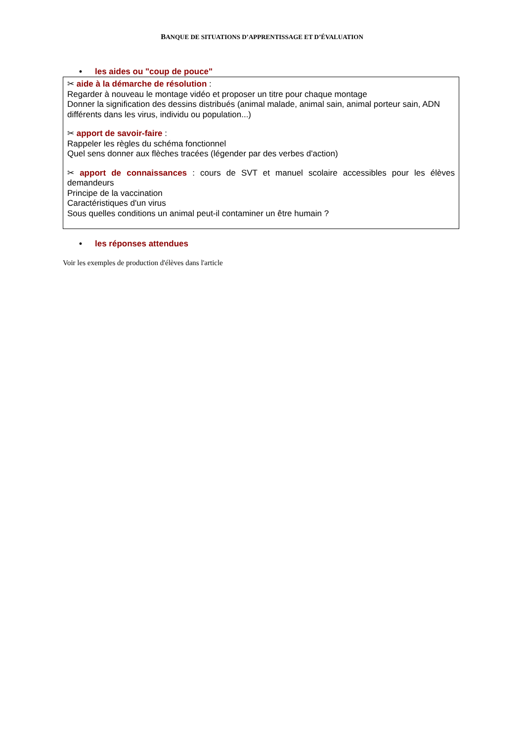BANQUE DE SITUATIONS D’APPRENTISSAGE ET D’ÉVALUATION
• les aides ou "coup de pouce"
✂ aide à la démarche de résolution :
Regarder à nouveau le montage vidéo et proposer un titre pour chaque montage
Donner la signification des dessins distribués (animal malade, animal sain, animal porteur sain, ADN différents dans les virus, individu ou population...)
✂ apport de savoir-faire :
Rappeler les règles du schéma fonctionnel
Quel sens donner aux flèches tracées (légender par des verbes d'action)
✂ apport de connaissances : cours de SVT et manuel scolaire accessibles pour les élèves demandeurs
Principe de la vaccination
Caractéristiques d'un virus
Sous quelles conditions un animal peut-il contaminer un être humain ?
• les réponses attendues
Voir les exemples de production d'élèves dans l'article